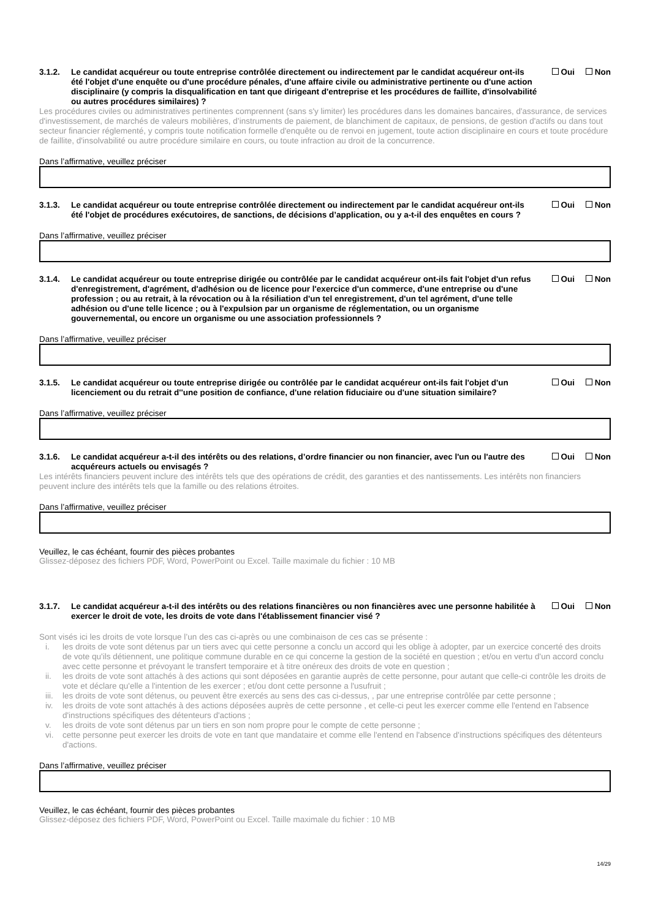3.1.2.
Le candidat acquéreur ou toute entreprise contrôlée directement ou indirectement par le candidat acquéreur ont-ils été l'objet d'une enquête ou d'une procédure pénales, d'une affaire civile ou administrative pertinente ou d'une action disciplinaire (y compris la disqualification en tant que dirigeant d'entreprise et les procédures de faillite, d'insolvabilité ou autres procédures similaires) ?
Oui Non
Les procédures civiles ou administratives pertinentes comprennent (sans s'y limiter) les procédures dans les domaines bancaires, d'assurance, de services d'investissement, de marchés de valeurs mobilières, d’instruments de paiement, de blanchiment de capitaux, de pensions, de gestion d'actifs ou dans tout secteur financier réglementé, y compris toute notification formelle d'enquête ou de renvoi en jugement, toute action disciplinaire en cours et toute procédure de faillite, d'insolvabilité ou autre procédure similaire en cours, ou toute infraction au droit de la concurrence.
Dans l’affirmative, veuillez préciser
3.1.3.
Le candidat acquéreur ou toute entreprise contrôlée directement ou indirectement par le candidat acquéreur ont-ils été l'objet de procédures exécutoires, de sanctions, de décisions d’application, ou y a-t-il des enquêtes en cours ?
Oui Non
Dans l’affirmative, veuillez préciser
3.1.4.
Le candidat acquéreur ou toute entreprise dirigée ou contrôlée par le candidat acquéreur ont-ils fait l'objet d'un refus d'enregistrement, d'agrément, d'adhésion ou de licence pour l'exercice d'un commerce, d'une entreprise ou d'une profession ; ou au retrait, à la révocation ou à la résiliation d'un tel enregistrement, d'un tel agrément, d'une telle adhésion ou d'une telle licence ; ou à l'expulsion par un organisme de réglementation, ou un organisme gouvernemental, ou encore un organisme ou une association professionnels ?
Oui Non
Dans l’affirmative, veuillez préciser
3.1.5.
Le candidat acquéreur ou toute entreprise dirigée ou contrôlée par le candidat acquéreur ont-ils fait l'objet d'un licenciement ou du retrait d''une position de confiance, d'une relation fiduciaire ou d'une situation similaire?
Oui Non
Dans l’affirmative, veuillez préciser
3.1.6.
Le candidat acquéreur a-t-il des intérêts ou des relations, d’ordre financier ou non financier, avec l'un ou l'autre des acquéreurs actuels ou envisagés ?
Oui Non
Les intérêts financiers peuvent inclure des intérêts tels que des opérations de crédit, des garanties et des nantissements. Les intérêts non financiers peuvent inclure des intérêts tels que la famille ou des relations étroites.
Dans l’affirmative, veuillez préciser
Veuillez, le cas échéant, fournir des pièces probantes
Glissez-déposez des fichiers PDF, Word, PowerPoint ou Excel. Taille maximale du fichier : 10 MB
3.1.7.
Le candidat acquéreur a-t-il des intérêts ou des relations financières ou non financières avec une personne habilitée à exercer le droit de vote, les droits de vote dans l'établissement financier visé ?
Oui Non
Sont visés ici les droits de vote lorsque l’un des cas ci-après ou une combinaison de ces cas se présente :
i. les droits de vote sont détenus par un tiers avec qui cette personne a conclu un accord qui les oblige à adopter, par un exercice concerté des droits de vote qu'ils détiennent, une politique commune durable en ce qui concerne la gestion de la société en question ; et/ou en vertu d'un accord conclu avec cette personne et prévoyant le transfert temporaire et à titre onéreux des droits de vote en question ;
ii. les droits de vote sont attachés à des actions qui sont déposées en garantie auprès de cette personne, pour autant que celle-ci contrôle les droits de vote et déclare qu'elle a l'intention de les exercer ; et/ou dont cette personne a l'usufruit ;
iii. les droits de vote sont détenus, ou peuvent être exercés au sens des cas ci-dessus, , par une entreprise contrôlée par cette personne ;
iv. les droits de vote sont attachés à des actions déposées auprès de cette personne , et celle-ci peut les exercer comme elle l'entend en l'absence d'instructions spécifiques des détenteurs d'actions ;
v. les droits de vote sont détenus par un tiers en son nom propre pour le compte de cette personne ;
vi. cette personne peut exercer les droits de vote en tant que mandataire et comme elle l'entend en l'absence d'instructions spécifiques des détenteurs d'actions.
Dans l’affirmative, veuillez préciser
Veuillez, le cas échéant, fournir des pièces probantes
Glissez-déposez des fichiers PDF, Word, PowerPoint ou Excel. Taille maximale du fichier : 10 MB
14/29